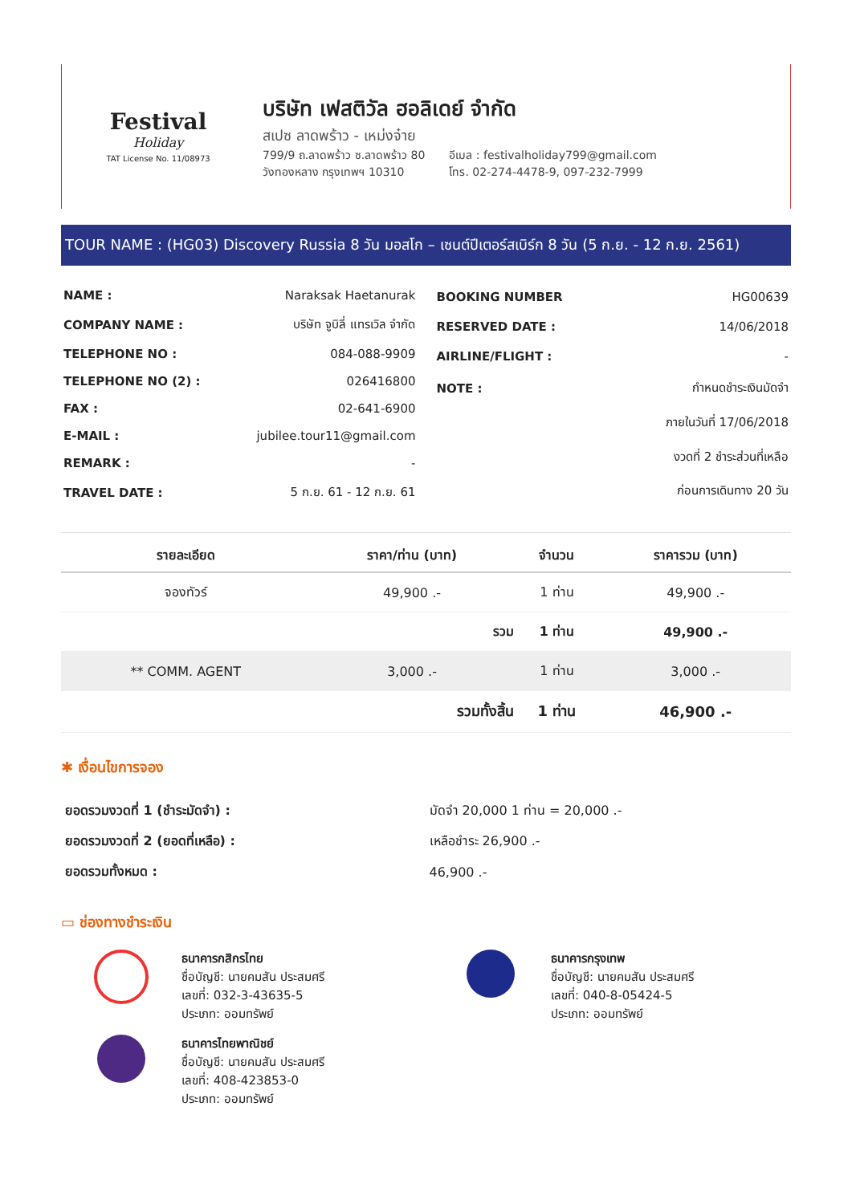Festival
Holiday
TAT License No. 11/08973
บริษัท เฟสติวัล ฮอลิเดย์ จำกัด
สเปซ ลาดพร้าว - เหม่งจ๋าย
799/9 ถ.ลาดพร้าว ซ.ลาดพร้าว 80
วังทองหลาง กรุงเทพฯ 10310
อีเมล : festivalholiday799@gmail.com
โทร. 02-274-4478-9, 097-232-7999
TOUR NAME : (HG03) Discovery Russia 8 วัน มอสโก – เซนต์ปีเตอร์สเบิร์ก 8 วัน (5 ก.ย. - 12 ก.ย. 2561)
| NAME : | Naraksak Haetanurak |
| COMPANY NAME : | บริษัท จูบิลี่ แทรเวิล จำกัด |
| TELEPHONE NO : | 084-088-9909 |
| TELEPHONE NO (2) : | 026416800 |
| FAX : | 02-641-6900 |
| E-MAIL : | jubilee.tour11@gmail.com |
| REMARK : | - |
| TRAVEL DATE : | 5 ก.ย. 61 - 12 ก.ย. 61 |
| BOOKING NUMBER | HG00639 |
| RESERVED DATE : | 14/06/2018 |
| AIRLINE/FLIGHT : | - |
| NOTE : | กำหนดชำระเงินมัดจำ |
| | ภายในวันที่ 17/06/2018 |
| | งวดที่ 2 ชำระส่วนที่เหลือ |
| | ก่อนการเดินทาง 20 วัน |
| รายละเอียด | ราคา/ท่าน (บาท) | จำนวน | ราคารวม (บาท) |
| --- | --- | --- | --- |
| จองทัวร์ | 49,900 .- | 1 ท่าน | 49,900 .- |
| | รวม | 1 ท่าน | 49,900 .- |
| ** COMM. AGENT | 3,000 .- | 1 ท่าน | 3,000 .- |
| | รวมทั้งสิ้น | 1 ท่าน | 46,900 .- |
✱ เงื่อนไขการจอง
| ยอดรวมงวดที่ 1 (ชำระมัดจำ) : | มัดจำ 20,000 1 ท่าน = 20,000 .- |
| ยอดรวมงวดที่ 2 (ยอดที่เหลือ) : | เหลือชำระ 26,900 .- |
| ยอดรวมทั้งหมด : | 46,900 .- |
▭ ช่องทางชำระเงิน
ธนาคารกสิกรไทย
ชื่อบัญชี: นายคมสัน ประสมศรี
เลขที่: 032-3-43635-5
ประเภท: ออมทรัพย์
ธนาคารกรุงเทพ
ชื่อบัญชี: นายคมสัน ประสมศรี
เลขที่: 040-8-05424-5
ประเภท: ออมทรัพย์
ธนาคารไทยพาณิชย์
ชื่อบัญชี: นายคมสัน ประสมศรี
เลขที่: 408-423853-0
ประเภท: ออมทรัพย์